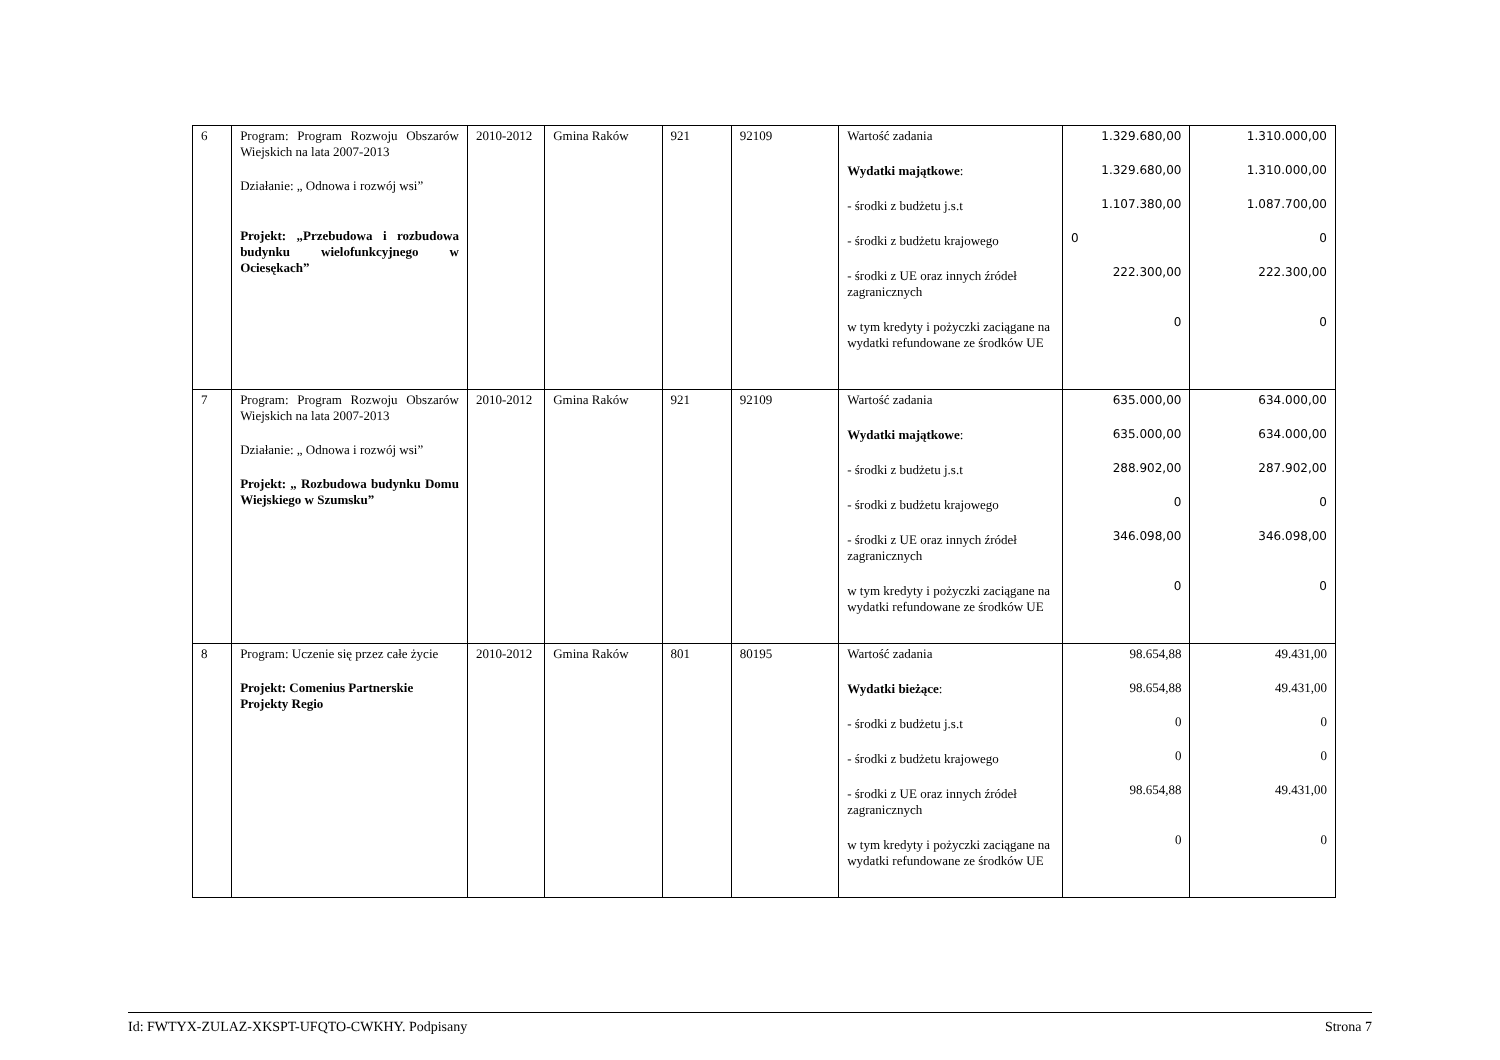| 6 | Program: Program Rozwoju Obszarów Wiejskich na lata 2007-2013 Działanie: „ Odnowa i rozwój wsi” Projekt: „Przebudowa i rozbudowa budynku wielofunkcyjnego w Ociesękach” | 2010-2012 | Gmina Raków | 921 | 92109 | Wartość zadania Wydatki majątkowe : - środki z budżetu j.s.t - środki z budżetu krajowego - środki z UE oraz innych źródeł zagranicznych w tym kredyty i pożyczki zaciągane na wydatki refundowane ze środków UE | 1.329.680,00 1.329.680,00 1.107.380,00 0 222.300,00 0 | 1.310.000,00 1.310.000,00 1.087.700,00 0 222.300,00 0 |
| 7 | Program: Program Rozwoju Obszarów Wiejskich na lata 2007-2013 Działanie: „ Odnowa i rozwój wsi” Projekt: „ Rozbudowa budynku Domu Wiejskiego w Szumsku” | 2010-2012 | Gmina Raków | 921 | 92109 | Wartość zadania Wydatki majątkowe : - środki z budżetu j.s.t - środki z budżetu krajowego - środki z UE oraz innych źródeł zagranicznych w tym kredyty i pożyczki zaciągane na wydatki refundowane ze środków UE | 635.000,00 635.000,00 288.902,00 0 346.098,00 0 | 634.000,00 634.000,00 287.902,00 0 346.098,00 0 |
| 8 | Program: Uczenie się przez całe życie Projekt: Comenius Partnerskie Projekty Regio | 2010-2012 | Gmina Raków | 801 | 80195 | Wartość zadania Wydatki bieżące : - środki z budżetu j.s.t - środki z budżetu krajowego - środki z UE oraz innych źródeł zagranicznych w tym kredyty i pożyczki zaciągane na wydatki refundowane ze środków UE | 98.654,88 98.654,88 0 0 98.654,88 0 | 49.431,00 49.431,00 0 0 49.431,00 0 |
Id: FWTYX-ZULAZ-XKSPT-UFQTO-CWKHY. Podpisany Strona 7